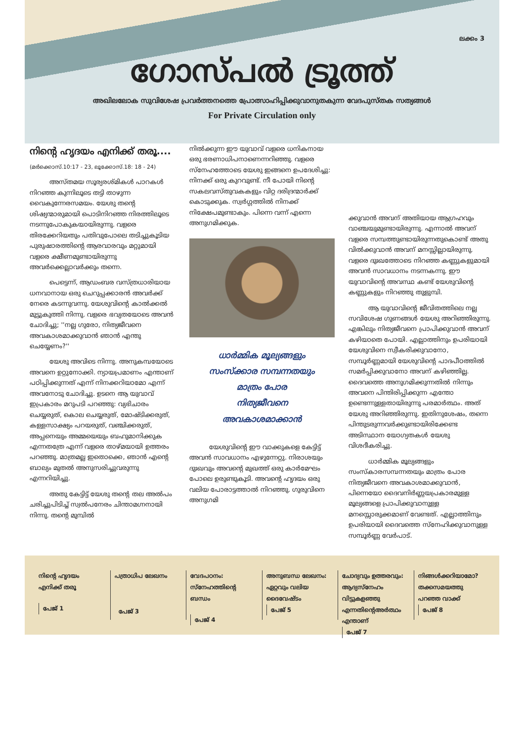ലക്കം 3
ഗോസ്പൽ ട്രൂത്ത്
അഖിലലോക സുവിശേഷ പ്രവർത്തനത്തെ പ്രോത്സാഹിപ്പിക്കുവാനുതകുന്ന വേദപുസ്തക സത്യങ്ങൾ
For Private Circulation only
നിന്റെ ഹൃദയം എനിക്ക് തരൂ....
(മർക്കൊസ്.10:17 - 23, ലൂക്കോസ്.18: 18 - 24)
അസ്തമയ സൂര്യരശ്മികൾ പാറകൾ നിറഞ്ഞ കുന്നിലൂടെ തട്ടി താഴുന്ന വൈകുന്നേരസമയം. യേശു തന്റെ ശിഷ്യന്മാരുമായി പൊടിനിറഞ്ഞ നിരത്തിലൂടെ നടന്നുപോകുകയായിരുന്നു. വളരെ തിരക്കേറിയതും പതിവുപോലെ തടിച്ചുകൂടിയ പുരുഷാരത്തിന്റെ ആരവാരവും മറ്റുമായി വളരെ ക്ഷീണമുണ്ടായിരുന്നു അവർക്കെല്ലാവർക്കും തന്നെ.
പെട്ടെന്ന്, ആഡംബര വസ്ത്രധാരിയായ ധനവാനായ ഒരു ചെറുപ്പക്കാരൻ അവർക്ക് നേരെ കടന്നുവന്നു. യേശുവിന്റെ കാൽക്കൽ മുട്ടുകുത്തി നിന്നു. വളരെ ഭവ്യതയോടെ അവൻ ചോദിച്ചു; ''നല്ല ഗുരോ, നിത്യജീവനെ അവകാശമാക്കുവാൻ ഞാൻ എന്തു ചെയ്യേണം?''
യേശു അവിടെ നിന്നു. അനുകമ്പയോടെ അവനെ ഉറ്റുനോക്കി. ന്യായപ്രമാണം എന്താണ് പഠിപ്പിക്കുന്നത് എന്ന് നിനക്കറിയാമോ എന്ന് അവനോടു ചോദിച്ചു. ഉടനെ ആ യുവാവ് ഇപ്രകാരം മറുപടി പറഞ്ഞു: വ്യഭിചാരം ചെയ്യരുത്, കൊല ചെയ്യരുത്, മോഷ്ടിക്കരുത്, കള്ളസാക്ഷ്യം പറയരുത്, വഞ്ചിക്കരുത്, അപ്പനെയും അമ്മയെയും ബഹുമാനിക്കുക എന്നതത്രേ എന്ന് വളരെ താഴ്മയായി ഉത്തരം പറഞ്ഞു. മാത്രമല്ല ഇതൊക്കെ, ഞാൻ എന്റെ ബാല്യം മുതൽ അനുസരിച്ചുവരുന്നു എന്നറിയിച്ചു.
അതു കേട്ടിട്ട് യേശു തന്റെ തല അൽപം ചരിച്ചുപിടിച്ച് സ്വൽപനേരം ചിന്താമഗ്നനായി നിന്നു. തന്റെ മുമ്പിൽ
നിൽക്കുന്ന ഈ യുവാവ് വളരെ ധനികനായ ഒരു ഭരണാധിപനാണെന്നറിഞ്ഞു. വളരെ സ്നേഹത്തോടെ യേശു ഇങ്ങനെ ഉപദേശിച്ചു: നിനക്ക് ഒരു കുറവുണ്ട്. നീ പോയി നിന്റെ സകലവസ്തുവകകളും വിറ്റ ദരിദ്രന്മാർക്ക് കൊടുക്കുക. സ്വർഗ്ഗത്തിൽ നിനക്ക് നിക്ഷേപമുണ്ടാകും. പിന്നെ വന്ന് എന്നെ അനുഗമിക്കുക.
ധാർമ്മിക മൂല്യങ്ങളും
സംസ്ക്കാര സമ്പന്നതയും
മാത്രം പോര
നിത്യജീവനെ
അവകാശമാക്കാൻ
യേശുവിന്റെ ഈ വാക്കുകളെ കേട്ടിട്ട് അവൻ സാവധാനം എഴുന്നേറ്റു. നിരാശയും ദുഃഖവും അവന്റെ മുഖത്ത് ഒരു കാർമേഘം പോലെ ഉരുണ്ടുകൂടി. അവന്റെ ഹൃദയം ഒരു വലിയ പോരാട്ടത്താൽ നിറഞ്ഞു. ഗുരുവിനെ അനുഗമി
ക്കുവാൻ അവന് അതിയായ ആഗ്രഹവും വാഞ്ചയുമുണ്ടായിരുന്നു. എന്നാൽ അവന് വളരെ സമ്പത്തുണ്ടായിരുന്നതുകൊണ്ട് അതു വിൽക്കുവാൻ അവന് മനസ്സില്ലായിരുന്നു. വളരെ ദുഃഖത്തോടെ നിറഞ്ഞ കണ്ണുകളുമായി അവൻ സാവധാനം നടന്നകന്നു. ഈ യുവാവിന്റെ അവസ്ഥ കണ്ട് യേശുവിന്റെ കണ്ണുകളും നിറഞ്ഞു തുളുമ്പി.
ആ യുവാവിന്റെ ജീവിതത്തിലെ നല്ല സവിശേഷ ഗുണങ്ങൾ യേശു അറിഞ്ഞിരുന്നു. എങ്കിലും നിത്യജീവനെ പ്രാപിക്കുവാൻ അവന് കഴിയാതെ പോയി. എല്ലാത്തിനും ഉപരിയായി യേശുവിനെ സ്വീകരിക്കുവാനോ, സമ്പൂർണ്ണമായി യേശുവിന്റെ പാദപീഠത്തിൽ സമർപ്പിക്കുവാനോ അവന് കഴിഞ്ഞില്ല. ദൈവത്തെ അനുഗമിക്കുന്നതിൽ നിന്നും അവനെ പിന്തിരിപ്പിക്കുന്ന എന്തോ ഉണ്ടെന്നുള്ളതായിരുന്നു പരമാർത്ഥം. അത് യേശു അറിഞ്ഞിരുന്നു. ഇതിനുശേഷം, തന്നെ പിന്തുടരുന്നവർക്കുണ്ടായിരിക്കേണ്ട അടിസ്ഥാന യോഗ്യതകൾ യേശു വിശദീകരിച്ചു.
ധാർമ്മിക മൂല്യങ്ങളും സംസ്കാരസമ്പന്നതയും മാത്രം പോര നിത്യജീവനെ അവകാശമാക്കുവാൻ, പിന്നെയോ ദൈവനിർണ്ണയപ്രകാരമുള്ള മൂല്യങ്ങളെ പ്രാപിക്കുവാനുള്ള മനസ്സൊരുക്കമാണ് വേണ്ടത്. എല്ലാത്തിനും ഉപരിയായി ദൈവത്തെ സ്നേഹിക്കുവാനുള്ള സമ്പൂർണ്ണ വേർപാട്.
നിന്റെ ഹൃദയം
എനിക്ക് തരൂ
പേജ് 1
പത്രാധിപ ലേഖനം
പേജ് 3
വേദപഠനം:
സ്നേഹത്തിന്റെ ബന്ധം
പേജ് 4
അനുബന്ധ ലേഖനം:
ഏറ്റവും വലിയ
ദൈവേഷ്ടം
പേജ് 5
ചോദ്യവും ഉത്തരവും:
ആദ്യസ്നേഹം വിട്ടുകളഞ്ഞു
എന്നതിന്റെഅർത്ഥം എന്താണ്
പേജ് 7
നിങ്ങൾക്കറിയാമോ?
തക്കസമയത്തു
പറഞ്ഞ വാക്ക്
പേജ് 8